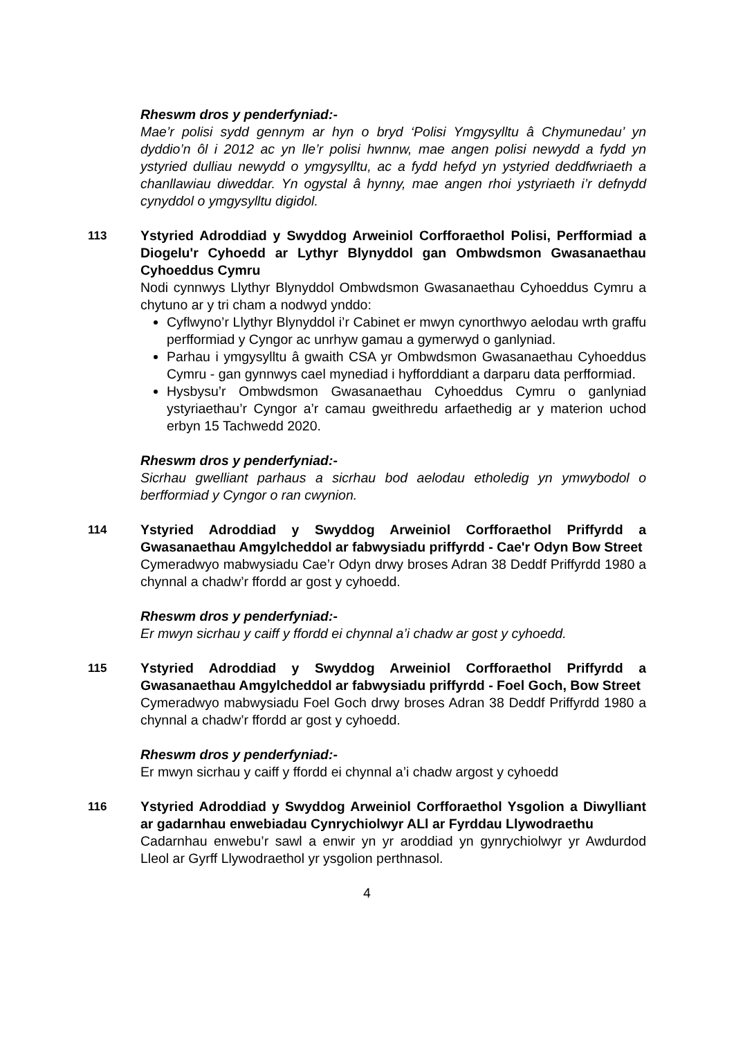Rheswm dros y penderfyniad:-
Mae’r polisi sydd gennym ar hyn o bryd ‘Polisi Ymgysylltu â Chymunedau’ yn dyddio’n ôl i 2012 ac yn lle’r polisi hwnnw, mae angen polisi newydd a fydd yn ystyried dulliau newydd o ymgysylltu, ac a fydd hefyd yn ystyried deddfwriaeth a chanllawiau diweddar. Yn ogystal â hynny, mae angen rhoi ystyriaeth i’r defnydd cynyddol o ymgysylltu digidol.
113 Ystyried Adroddiad y Swyddog Arweiniol Corfforaethol Polisi, Perfformiad a Diogelu'r Cyhoedd ar Lythyr Blynyddol gan Ombwdsmon Gwasanaethau Cyhoeddus Cymru
Nodi cynnwys Llythyr Blynyddol Ombwdsmon Gwasanaethau Cyhoeddus Cymru a chytuno ar y tri cham a nodwyd ynddo:
Cyflwyno’r Llythyr Blynyddol i’r Cabinet er mwyn cynorthwyo aelodau wrth graffu perfformiad y Cyngor ac unrhyw gamau a gymerwyd o ganlyniad.
Parhau i ymgysylltu â gwaith CSA yr Ombwdsmon Gwasanaethau Cyhoeddus Cymru - gan gynnwys cael mynediad i hyfforddiant a darparu data perfformiad.
Hysbysu’r Ombwdsmon Gwasanaethau Cyhoeddus Cymru o ganlyniad ystyriaethau’r Cyngor a’r camau gweithredu arfaethedig ar y materion uchod erbyn 15 Tachwedd 2020.
Rheswm dros y penderfyniad:-
Sicrhau gwelliant parhaus a sicrhau bod aelodau etholedig yn ymwybodol o berfformiad y Cyngor o ran cwynion.
114 Ystyried Adroddiad y Swyddog Arweiniol Corfforaethol Priffyrdd a Gwasanaethau Amgylcheddol ar fabwysiadu priffyrdd - Cae'r Odyn Bow Street
Cymeradwyo mabwysiadu Cae’r Odyn drwy broses Adran 38 Deddf Priffyrdd 1980 a chynnal a chadw’r ffordd ar gost y cyhoedd.
Rheswm dros y penderfyniad:-
Er mwyn sicrhau y caiff y ffordd ei chynnal a’i chadw ar gost y cyhoedd.
115 Ystyried Adroddiad y Swyddog Arweiniol Corfforaethol Priffyrdd a Gwasanaethau Amgylcheddol ar fabwysiadu priffyrdd - Foel Goch, Bow Street
Cymeradwyo mabwysiadu Foel Goch drwy broses Adran 38 Deddf Priffyrdd 1980 a chynnal a chadw’r ffordd ar gost y cyhoedd.
Rheswm dros y penderfyniad:-
Er mwyn sicrhau y caiff y ffordd ei chynnal a’i chadw argost y cyhoedd
116 Ystyried Adroddiad y Swyddog Arweiniol Corfforaethol Ysgolion a Diwylliant ar gadarnhau enwebiadau Cynrychiolwyr ALl ar Fyrddau Llywodraethu
Cadarnhau enwebu’r sawl a enwir yn yr aroddiad yn gynrychiolwyr yr Awdurdod Lleol ar Gyrff Llywodraethol yr ysgolion perthnasol.
4